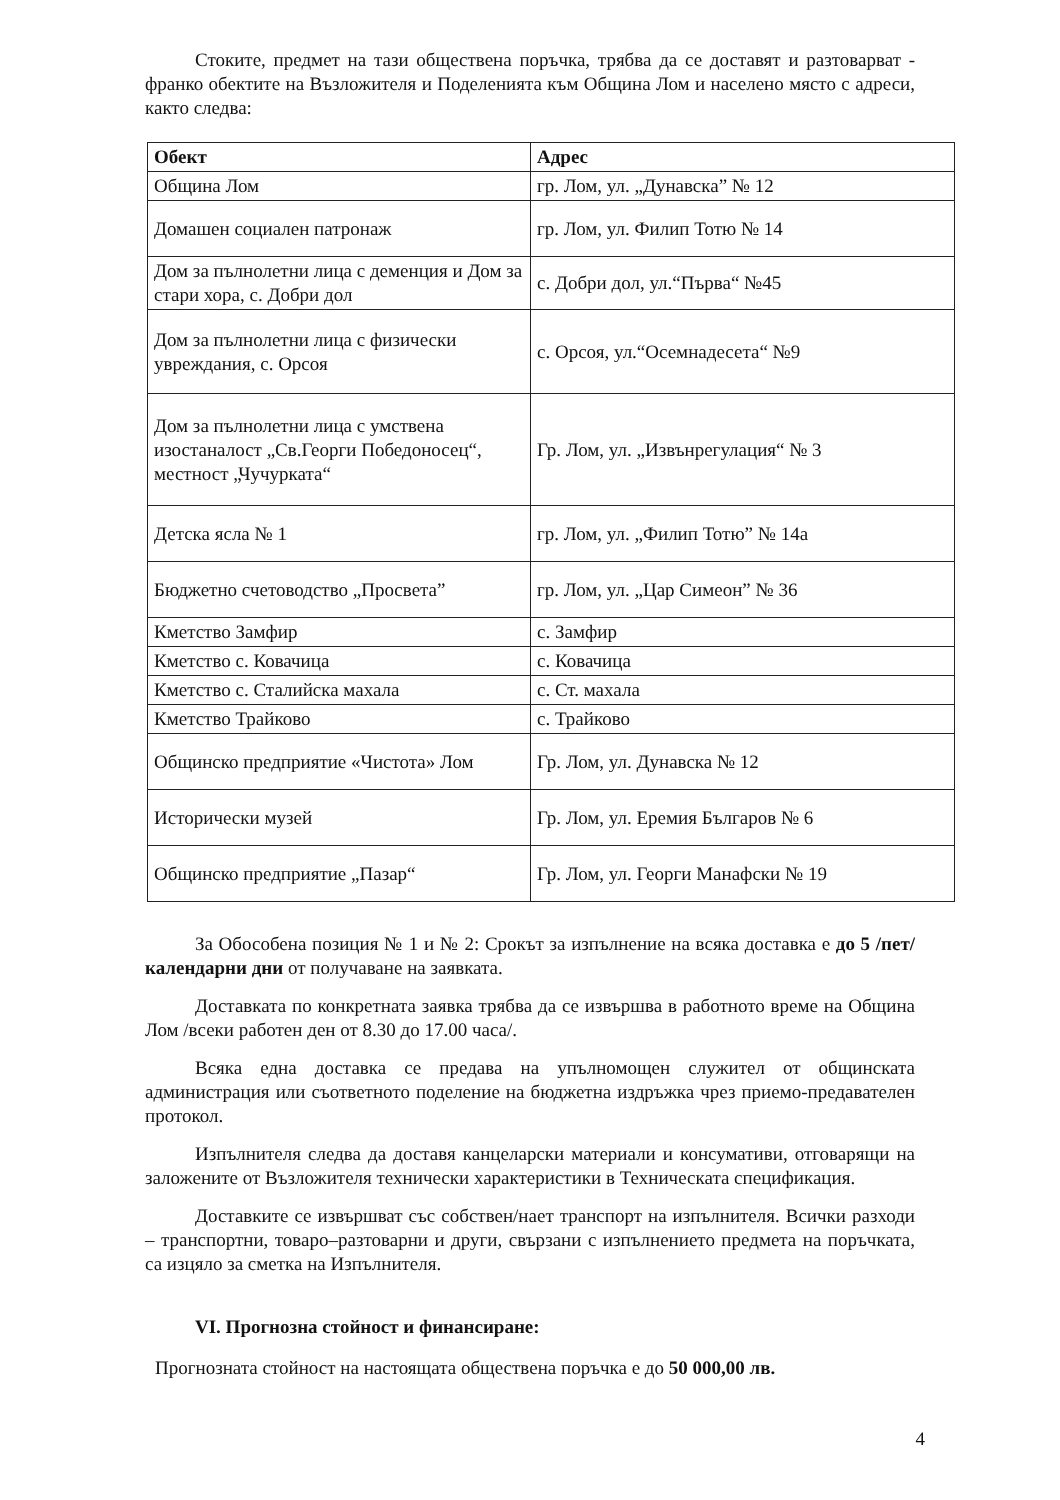Стоките, предмет на тази обществена поръчка, трябва да се доставят и разтоварват - франко обектите на Възложителя и Поделенията към Община Лом и населено място с адреси, както следва:
| Обект | Адрес |
| --- | --- |
| Община Лом | гр. Лом, ул. „Дунавска” № 12 |
| Домашен социален патронаж | гр. Лом, ул. Филип Тотю № 14 |
| Дом за пълнолетни лица с деменция и Дом за стари хора, с. Добри дол | с. Добри дол, ул.“Първа“ №45 |
| Дом за пълнолетни лица с физически увреждания, с. Орсоя | с. Орсоя, ул.“Осемнадесета“ №9 |
| Дом за пълнолетни лица с умствена изостаналост „Св.Георги Победоносец“, местност „Чучурката“ | Гр. Лом, ул. „Извънрегулация“ № 3 |
| Детска ясла № 1 | гр. Лом, ул. „Филип Тотю” № 14а |
| Бюджетно счетоводство „Просвета” | гр. Лом, ул. „Цар Симеон” № 36 |
| Кметство Замфир | с. Замфир |
| Кметство с. Ковачица | с. Ковачица |
| Кметство с. Сталийска махала | с. Ст. махала |
| Кметство Трайково | с. Трайково |
| Общинско предприятие «Чистота» Лом | Гр. Лом, ул. Дунавска № 12 |
| Исторически музей | Гр. Лом, ул. Еремия Българов № 6 |
| Общинско предприятие „Пазар“ | Гр. Лом, ул. Георги Манафски № 19 |
За Обособена позиция № 1 и № 2: Срокът за изпълнение на всяка доставка е до 5 /пет/ календарни дни от получаване на заявката.
Доставката по конкретната заявка трябва да се извършва в работното време на Община Лом /всеки работен ден от 8.30 до 17.00 часа/.
Всяка една доставка се предава на упълномощен служител от общинската администрация или съответното поделение на бюджетна издръжка чрез приемо-предавателен протокол.
Изпълнителя следва да доставя канцеларски материали и консумативи, отговарящи на заложените от Възложителя технически характеристики в Техническата спецификация.
Доставките се извършват със собствен/нает транспорт на изпълнителя. Всички разходи – транспортни, товаро–разтоварни и други, свързани с изпълнението предмета на поръчката, са изцяло за сметка на Изпълнителя.
VI. Прогнозна стойност и финансиране:
Прогнозната стойност на настоящата обществена поръчка е до 50 000,00 лв.
4